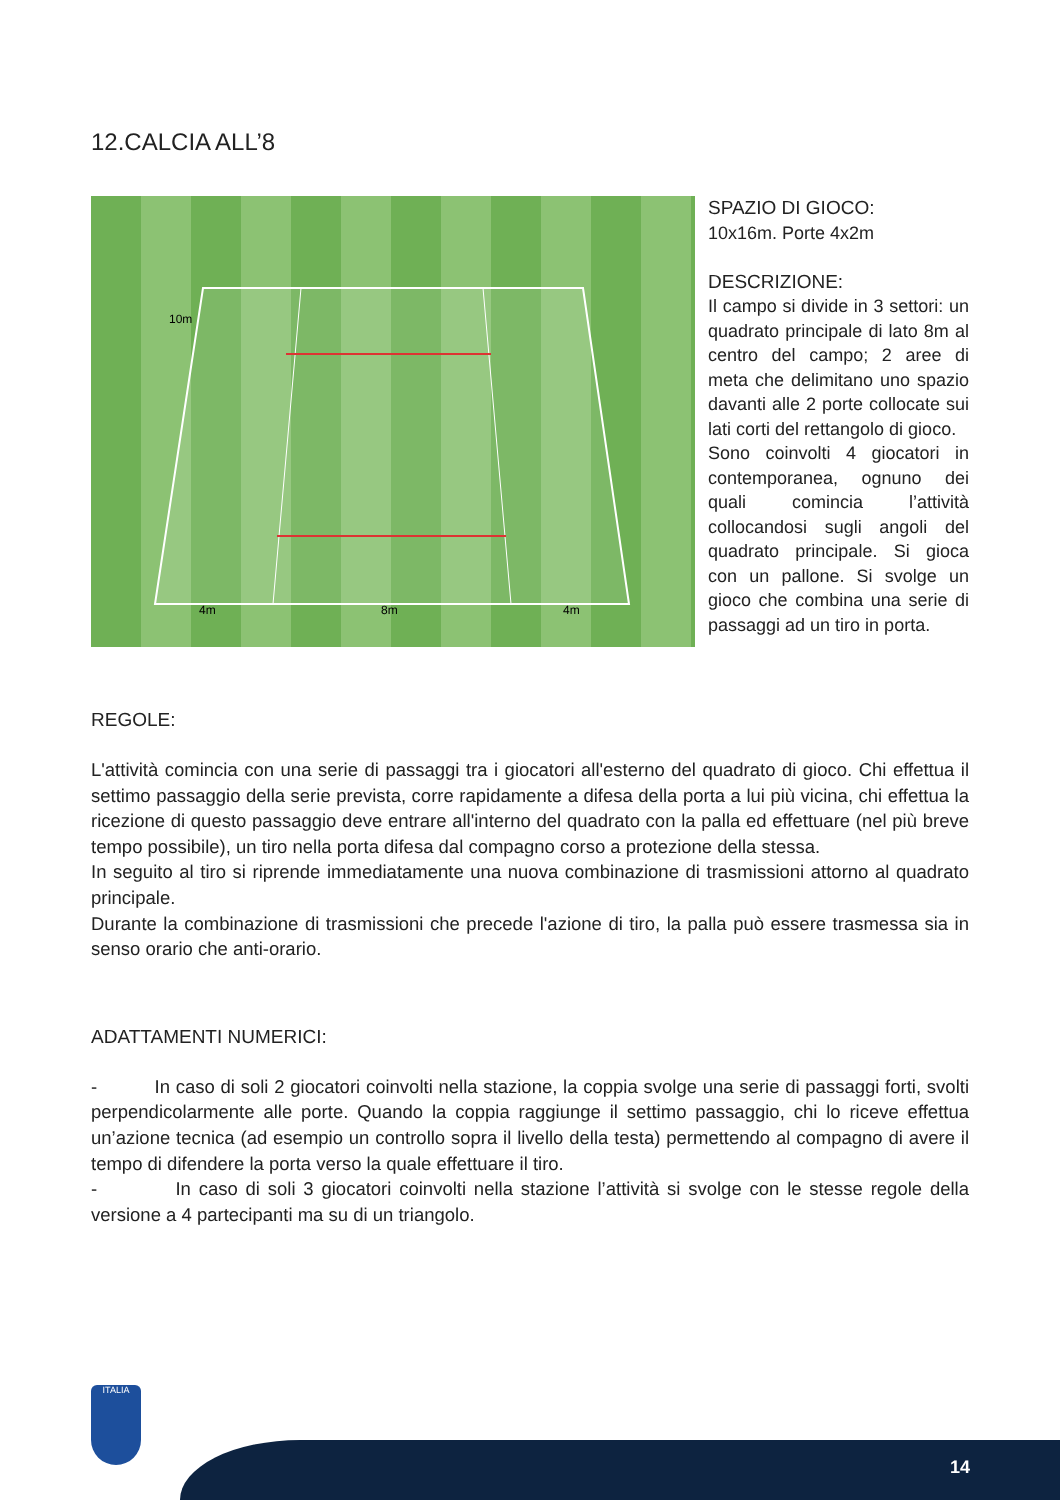12.CALCIA ALL’8
10m
4m
8m
4m
SPAZIO DI GIOCO:
10x16m. Porte 4x2m
DESCRIZIONE:
Il campo si divide in 3 settori: un quadrato principale di lato 8m al centro del campo; 2 aree di meta che delimitano uno spazio davanti alle 2 porte collocate sui lati corti del rettangolo di gioco.
Sono coinvolti 4 giocatori in contemporanea, ognuno dei quali comincia l’attività collocandosi sugli angoli del quadrato principale. Si gioca con un pallone. Si svolge un gioco che combina una serie di passaggi ad un tiro in porta.
REGOLE:
L'attività comincia con una serie di passaggi tra i giocatori all'esterno del quadrato di gioco. Chi effettua il settimo passaggio della serie prevista, corre rapidamente a difesa della porta a lui più vicina, chi effettua la ricezione di questo passaggio deve entrare all'interno del quadrato con la palla ed effettuare (nel più breve tempo possibile), un tiro nella porta difesa dal compagno corso a protezione della stessa.
In seguito al tiro si riprende immediatamente una nuova combinazione di trasmissioni attorno al quadrato principale.
Durante la combinazione di trasmissioni che precede l'azione di tiro, la palla può essere trasmessa sia in senso orario che anti-orario.
ADATTAMENTI NUMERICI:
- In caso di soli 2 giocatori coinvolti nella stazione, la coppia svolge una serie di passaggi forti, svolti perpendicolarmente alle porte. Quando la coppia raggiunge il settimo passaggio, chi lo riceve effettua un’azione tecnica (ad esempio un controllo sopra il livello della testa) permettendo al compagno di avere il tempo di difendere la porta verso la quale effettuare il tiro.
- In caso di soli 3 giocatori coinvolti nella stazione l’attività si svolge con le stesse regole della versione a 4 partecipanti ma su di un triangolo.
ITALIA
14